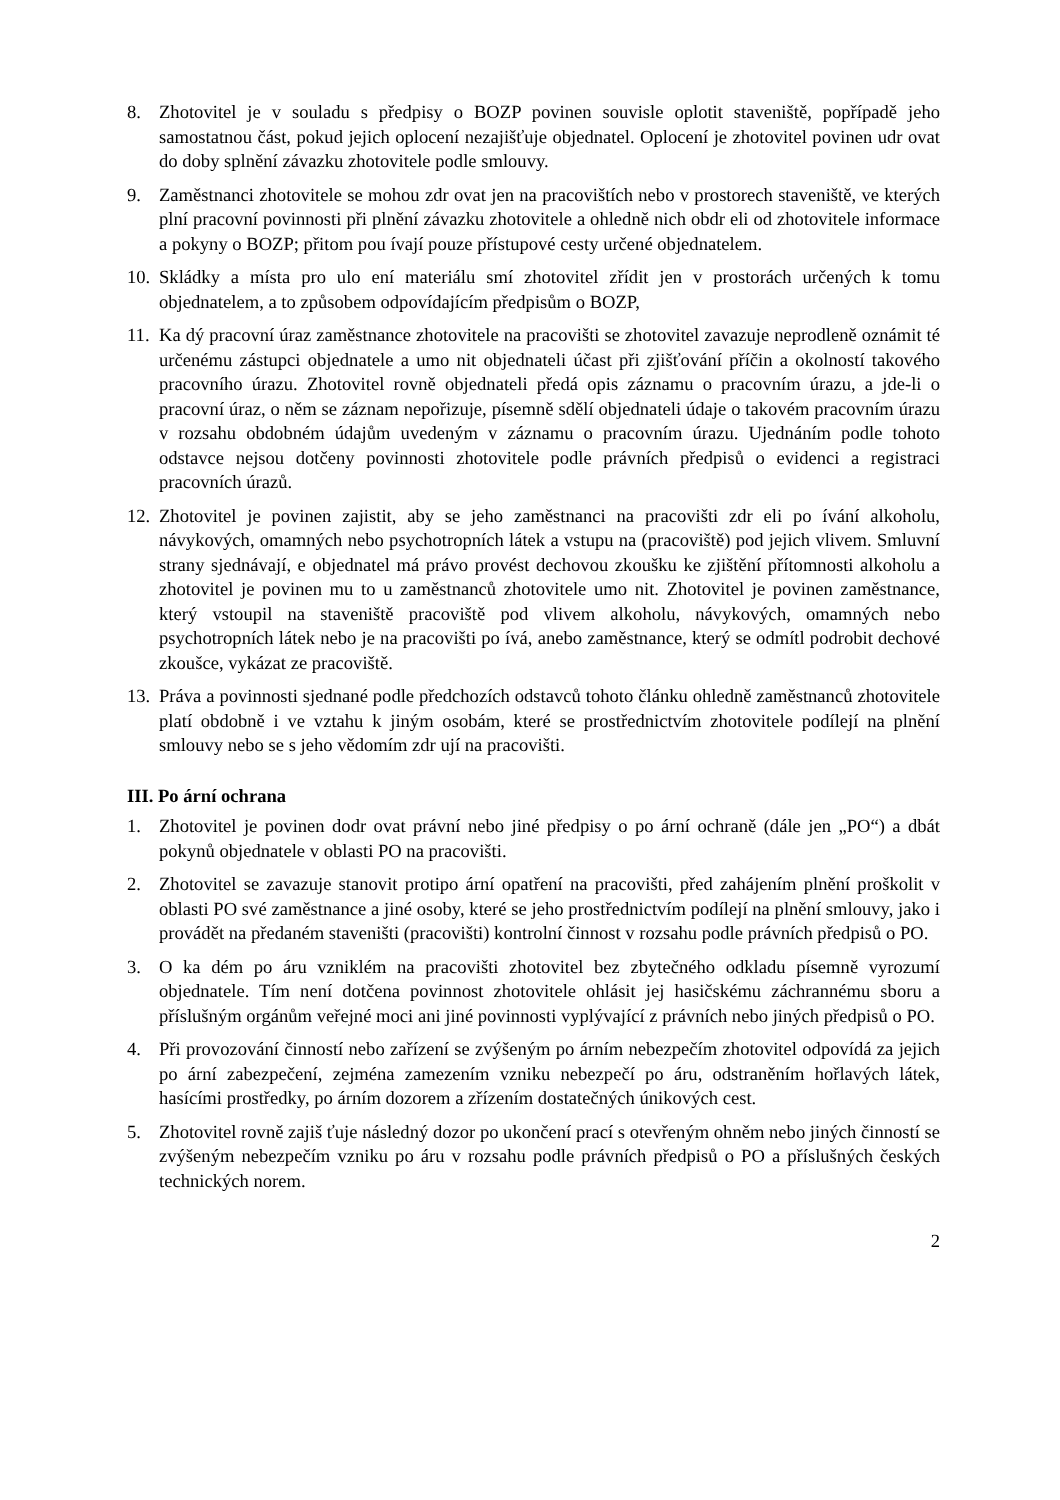8. Zhotovitel je v souladu s předpisy o BOZP povinen souvisle oplotit staveniště, popřípadě jeho samostatnou část, pokud jejich oplocení nezajišťuje objednatel. Oplocení je zhotovitel povinen udr ovat do doby splnění závazku zhotovitele podle smlouvy.
9. Zaměstnanci zhotovitele se mohou zdr ovat jen na pracovištích nebo v prostorech staveniště, ve kterých plní pracovní povinnosti při plnění závazku zhotovitele a ohledně nich obdr eli od zhotovitele informace a pokyny o BOZP; přitom pou ívají pouze přístupové cesty určené objednatelem.
10.
Skládky a místa pro ulo ení materiálu smí zhotovitel zřídit jen v prostorách určených k tomu objednatelem, a to způsobem odpovídajícím předpisům o BOZP,
11.
Ka dý pracovní úraz zaměstnance zhotovitele na pracovišti se zhotovitel zavazuje neprodleně oznámit té určenému zástupci objednatele a umo nit objednateli účast při zjišťování příčin a okolností takového pracovního úrazu. Zhotovitel rovně objednateli předá opis záznamu o pracovním úrazu, a jde-li o pracovní úraz, o něm se záznam nepořizuje, písemně sdělí objednateli údaje o takovém pracovním úrazu v rozsahu obdobném údajům uvedeným v záznamu o pracovním úrazu. Ujednáním podle tohoto odstavce nejsou dotčeny povinnosti zhotovitele podle právních předpisů o evidenci a registraci pracovních úrazů.
12.
Zhotovitel je povinen zajistit, aby se jeho zaměstnanci na pracovišti zdr eli po ívání alkoholu, návykových, omamných nebo psychotropních látek a vstupu na (pracoviště) pod jejich vlivem. Smluvní strany sjednávají, e objednatel má právo provést dechovou zkoušku ke zjištění přítomnosti alkoholu a zhotovitel je povinen mu to u zaměstnanců zhotovitele umo nit. Zhotovitel je povinen zaměstnance, který vstoupil na staveniště pracoviště pod vlivem alkoholu, návykových, omamných nebo psychotropních látek nebo je na pracovišti po ívá, anebo zaměstnance, který se odmítl podrobit dechové zkoušce, vykázat ze pracoviště.
13.
Práva a povinnosti sjednané podle předchozích odstavců tohoto článku ohledně zaměstnanců zhotovitele platí obdobně i ve vztahu k jiným osobám, které se prostřednictvím zhotovitele podílejí na plnění smlouvy nebo se s jeho vědomím zdr ují na pracovišti.
III. Po ární ochrana
1. Zhotovitel je povinen dodr ovat právní nebo jiné předpisy o po ární ochraně (dále jen „PO“) a dbát pokynů objednatele v oblasti PO na pracovišti.
2. Zhotovitel se zavazuje stanovit protipo ární opatření na pracovišti, před zahájením plnění proškolit v oblasti PO své zaměstnance a jiné osoby, které se jeho prostřednictvím podílejí na plnění smlouvy, jako i provádět na předaném staveništi (pracovišti) kontrolní činnost v rozsahu podle právních předpisů o PO.
3. O ka dém po áru vzniklém na pracovišti zhotovitel bez zbytečného odkladu písemně vyrozumí objednatele. Tím není dotčena povinnost zhotovitele ohlásit jej hasičskému záchrannému sboru a příslušným orgánům veřejné moci ani jiné povinnosti vyplývající z právních nebo jiných předpisů o PO.
4. Při provozování činností nebo zařízení se zvýšeným po árním nebezpečím zhotovitel odpovídá za jejich po ární zabezpečení, zejména zamezením vzniku nebezpečí po áru, odstraněním hořlavých látek, hasícími prostředky, po árním dozorem a zřízením dostatečných únikových cest.
5. Zhotovitel rovně zajiš ťuje následný dozor po ukončení prací s otevřeným ohněm nebo jiných činností se zvýšeným nebezpečím vzniku po áru v rozsahu podle právních předpisů o PO a příslušných českých technických norem.
2